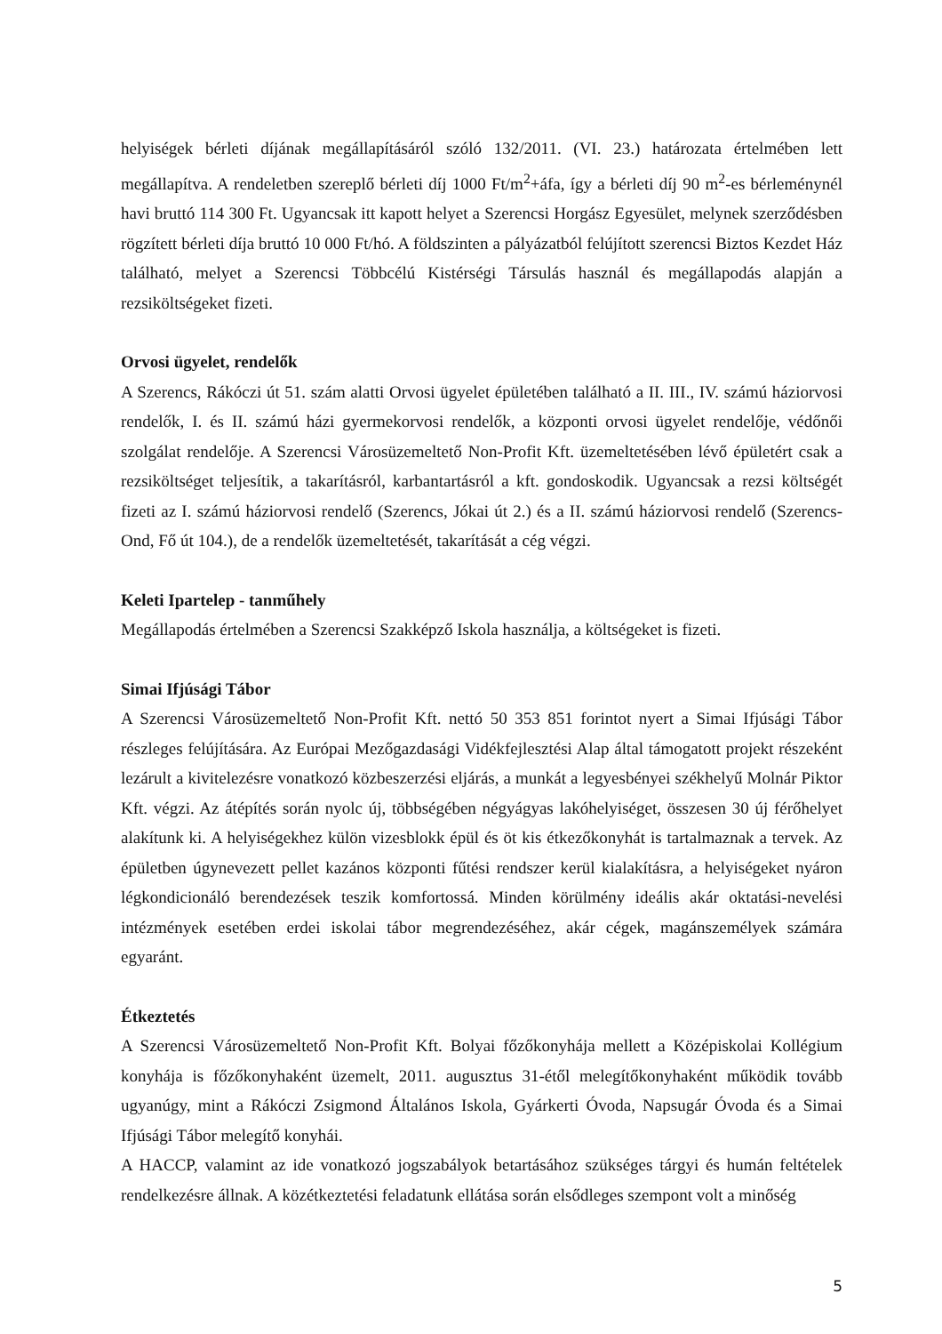helyiségek bérleti díjának megállapításáról szóló 132/2011. (VI. 23.) határozata értelmében lett megállapítva. A rendeletben szereplő bérleti díj 1000 Ft/m<sup>2</sup>+áfa, így a bérleti díj 90 m<sup>2</sup>-es bérleménynél havi bruttó 114 300 Ft. Ugyancsak itt kapott helyet a Szerencsi Horgász Egyesület, melynek szerződésben rögzített bérleti díja bruttó 10 000 Ft/hó. A földszinten a pályázatból felújított szerencsi Biztos Kezdet Ház található, melyet a Szerencsi Többcélú Kistérségi Társulás használ és megállapodás alapján a rezsiköltségeket fizeti.
Orvosi ügyelet, rendelők
A Szerencs, Rákóczi út 51. szám alatti Orvosi ügyelet épületében található a II. III., IV. számú háziorvosi rendelők, I. és II. számú házi gyermekorvosi rendelők, a központi orvosi ügyelet rendelője, védőnői szolgálat rendelője. A Szerencsi Városüzemeltető Non-Profit Kft. üzemeltetésében lévő épületért csak a rezsiköltséget teljesítik, a takarításról, karbantartásról a kft. gondoskodik. Ugyancsak a rezsi költségét fizeti az I. számú háziorvosi rendelő (Szerencs, Jókai út 2.) és a II. számú háziorvosi rendelő (Szerencs-Ond, Fő út 104.), de a rendelők üzemeltetését, takarítását a cég végzi.
Keleti Ipartelep - tanműhely
Megállapodás értelmében a Szerencsi Szakképző Iskola használja, a költségeket is fizeti.
Simai Ifjúsági Tábor
A Szerencsi Városüzemeltető Non-Profit Kft. nettó 50 353 851 forintot nyert a Simai Ifjúsági Tábor részleges felújítására. Az Európai Mezőgazdasági Vidékfejlesztési Alap által támogatott projekt részeként lezárult a kivitelezésre vonatkozó közbeszerzési eljárás, a munkát a legyesbényei székhelyű Molnár Piktor Kft. végzi. Az átépítés során nyolc új, többségében négyágyas lakóhelyiséget, összesen 30 új férőhelyet alakítunk ki. A helyiségekhez külön vizesblokk épül és öt kis étkezőkonyhát is tartalmaznak a tervek. Az épületben úgynevezett pellet kazános központi fűtési rendszer kerül kialakításra, a helyiségeket nyáron légkondicionáló berendezések teszik komfortossá. Minden körülmény ideális akár oktatási-nevelési intézmények esetében erdei iskolai tábor megrendezéséhez, akár cégek, magánszemélyek számára egyaránt.
Étkeztetés
A Szerencsi Városüzemeltető Non-Profit Kft. Bolyai főzőkonyhája mellett a Középiskolai Kollégium konyhája is főzőkonyhaként üzemelt, 2011. augusztus 31-étől melegítőkonyhaként működik tovább ugyanúgy, mint a Rákóczi Zsigmond Általános Iskola, Gyárkerti Óvoda, Napsugár Óvoda és a Simai Ifjúsági Tábor melegítő konyhái.
A HACCP, valamint az ide vonatkozó jogszabályok betartásához szükséges tárgyi és humán feltételek rendelkezésre állnak. A közétkeztetési feladatunk ellátása során elsődleges szempont volt a minőség
5